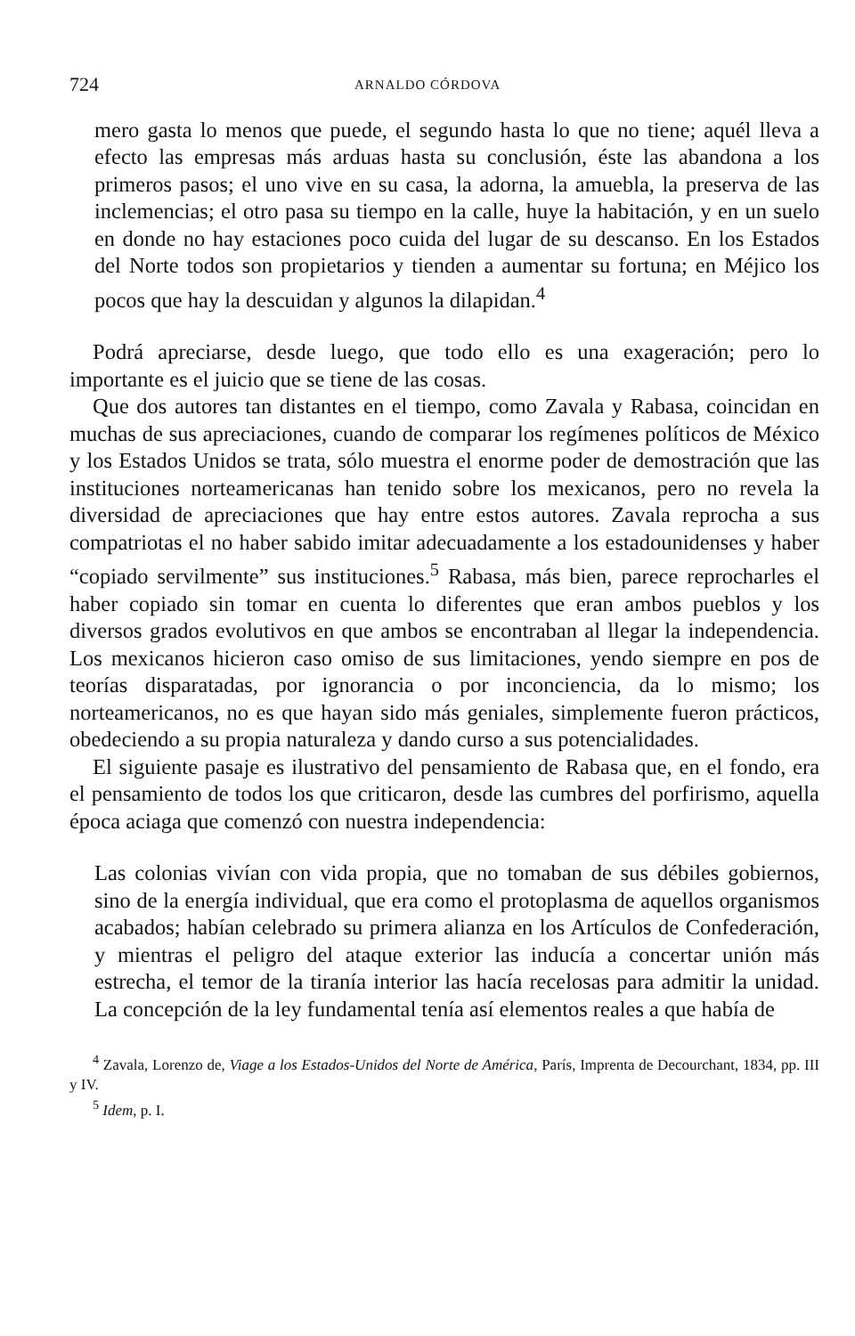724 ARNALDO CÓRDOVA
mero gasta lo menos que puede, el segundo hasta lo que no tiene; aquél lleva a efecto las empresas más arduas hasta su conclusión, éste las abandona a los primeros pasos; el uno vive en su casa, la adorna, la amuebla, la preserva de las inclemencias; el otro pasa su tiempo en la calle, huye la habitación, y en un suelo en donde no hay estaciones poco cuida del lugar de su descanso. En los Estados del Norte todos son propietarios y tienden a aumentar su fortuna; en Méjico los pocos que hay la descuidan y algunos la dilapidan.<sup>4</sup>
Podrá apreciarse, desde luego, que todo ello es una exageración; pero lo importante es el juicio que se tiene de las cosas.
Que dos autores tan distantes en el tiempo, como Zavala y Rabasa, coincidan en muchas de sus apreciaciones, cuando de comparar los regímenes políticos de México y los Estados Unidos se trata, sólo muestra el enorme poder de demostración que las instituciones norteamericanas han tenido sobre los mexicanos, pero no revela la diversidad de apreciaciones que hay entre estos autores. Zavala reprocha a sus compatriotas el no haber sabido imitar adecuadamente a los estadounidenses y haber “copiado servilmente” sus instituciones.<sup>5</sup> Rabasa, más bien, parece reprocharles el haber copiado sin tomar en cuenta lo diferentes que eran ambos pueblos y los diversos grados evolutivos en que ambos se encontraban al llegar la independencia. Los mexicanos hicieron caso omiso de sus limitaciones, yendo siempre en pos de teorías disparatadas, por ignorancia o por inconciencia, da lo mismo; los norteamericanos, no es que hayan sido más geniales, simplemente fueron prácticos, obedeciendo a su propia naturaleza y dando curso a sus potencialidades.
El siguiente pasaje es ilustrativo del pensamiento de Rabasa que, en el fondo, era el pensamiento de todos los que criticaron, desde las cumbres del porfirismo, aquella época aciaga que comenzó con nuestra independencia:
Las colonias vivían con vida propia, que no tomaban de sus débiles gobiernos, sino de la energía individual, que era como el protoplasma de aquellos organismos acabados; habían celebrado su primera alianza en los Artículos de Confederación, y mientras el peligro del ataque exterior las inducía a concertar unión más estrecha, el temor de la tiranía interior las hacía recelosas para admitir la unidad. La concepción de la ley fundamental tenía así elementos reales a que había de
<sup>4</sup> Zavala, Lorenzo de, Viage a los Estados-Unidos del Norte de América, París, Imprenta de Decourchant, 1834, pp. III y IV.
<sup>5</sup> Idem, p. I.